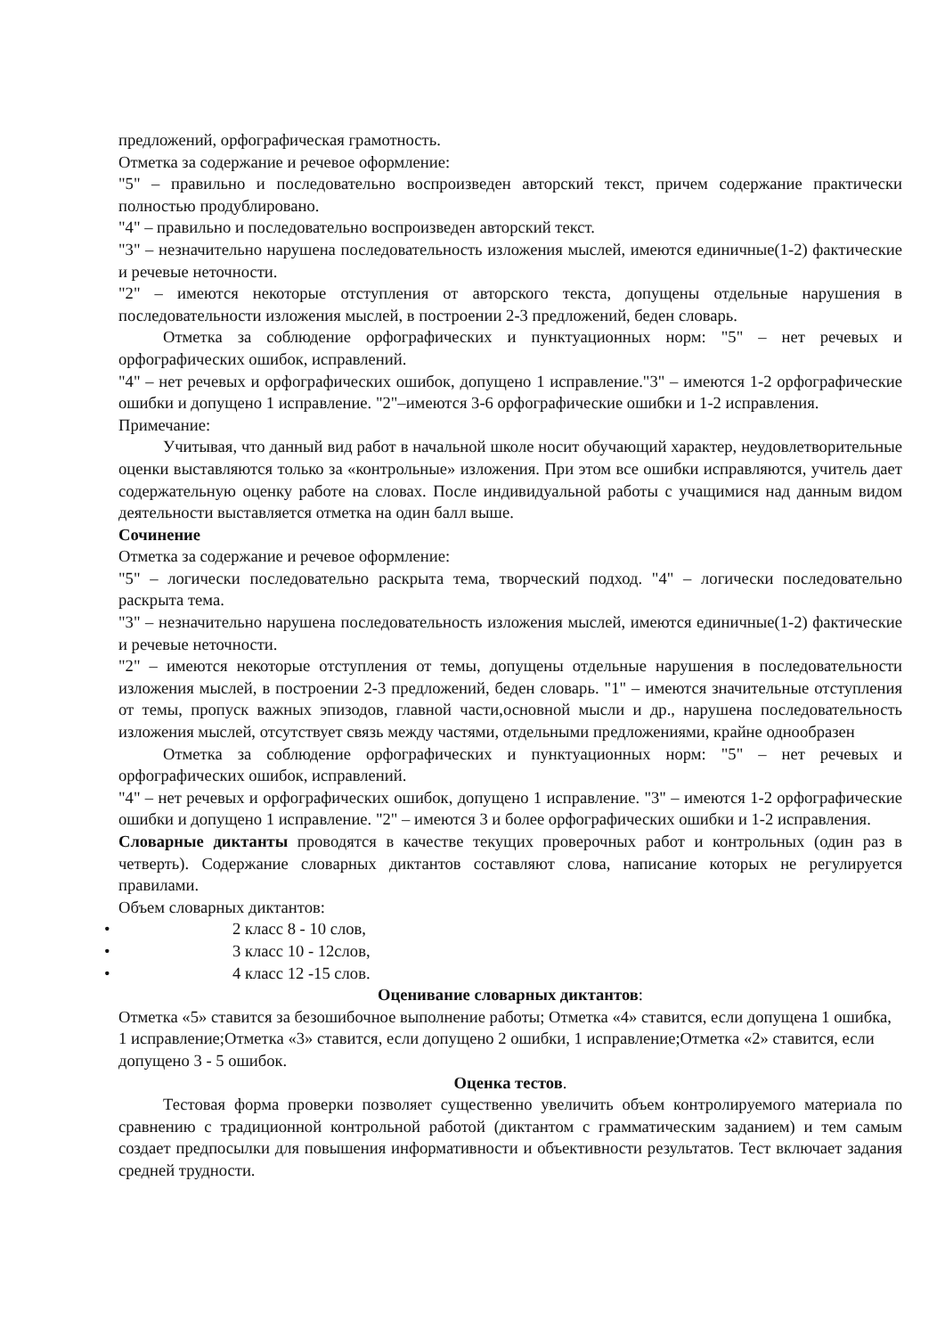предложений, орфографическая грамотность.
Отметка за содержание и речевое оформление:
"5" – правильно и последовательно воспроизведен авторский текст, причем содержание практически полностью продублировано.
"4" – правильно и последовательно воспроизведен авторский текст.
"3" – незначительно нарушена последовательность изложения мыслей, имеются единичные(1-2) фактические и речевые неточности.
"2" – имеются некоторые отступления от авторского текста, допущены отдельные нарушения в последовательности изложения мыслей, в построении 2-3 предложений, беден словарь.
Отметка за соблюдение орфографических и пунктуационных норм: "5" – нет речевых и орфографических ошибок, исправлений.
"4" – нет речевых и орфографических ошибок, допущено 1 исправление."3" – имеются 1-2 орфографические ошибки и допущено 1 исправление. "2"–имеются 3-6 орфографические ошибки и 1-2 исправления.
Примечание:
Учитывая, что данный вид работ в начальной школе носит обучающий характер, неудовлетворительные оценки выставляются только за «контрольные» изложения. При этом все ошибки исправляются, учитель дает содержательную оценку работе на словах. После индивидуальной работы с учащимися над данным видом деятельности выставляется отметка на один балл выше.
Сочинение
Отметка за содержание и речевое оформление:
"5" – логически последовательно раскрыта тема, творческий подход. "4" – логически последовательно раскрыта тема.
"3" – незначительно нарушена последовательность изложения мыслей, имеются единичные(1-2) фактические и речевые неточности.
"2" – имеются некоторые отступления от темы, допущены отдельные нарушения в последовательности изложения мыслей, в построении 2-3 предложений, беден словарь. "1" – имеются значительные отступления от темы, пропуск важных эпизодов, главной части,основной мысли и др., нарушена последовательность изложения мыслей, отсутствует связь между частями, отдельными предложениями, крайне однообразен
Отметка за соблюдение орфографических и пунктуационных норм: "5" – нет речевых и орфографических ошибок, исправлений.
"4" – нет речевых и орфографических ошибок, допущено 1 исправление. "3" – имеются 1-2 орфографические ошибки и допущено 1 исправление. "2" – имеются 3 и более орфографических ошибки и 1-2 исправления.
Словарные диктанты проводятся в качестве текущих проверочных работ и контрольных (один раз в четверть). Содержание словарных диктантов составляют слова, написание которых не регулируется правилами.
Объем словарных диктантов:
• 2 класс 8 - 10 слов,
• 3 класс 10 - 12слов,
• 4 класс 12 -15 слов.
Оценивание словарных диктантов:
Отметка «5» ставится за безошибочное выполнение работы; Отметка «4» ставится, если допущена 1 ошибка, 1 исправление;Отметка «3» ставится, если допущено 2 ошибки, 1 исправление;Отметка «2» ставится, если допущено 3 - 5 ошибок.
Оценка тестов.
Тестовая форма проверки позволяет существенно увеличить объем контролируемого материала по сравнению с традиционной контрольной работой (диктантом с грамматическим заданием) и тем самым создает предпосылки для повышения информативности и объективности результатов. Тест включает задания средней трудности.